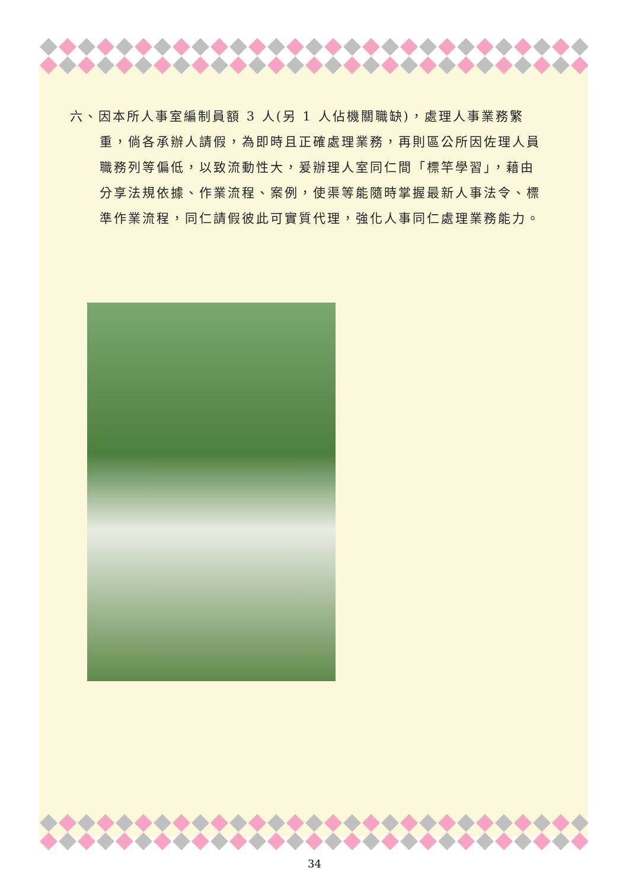六、因本所人事室編制員額 3 人(另 1 人佔機關職缺)，處理人事業務繁重，倘各承辦人請假，為即時且正確處理業務，再則區公所因佐理人員職務列等偏低，以致流動性大，爰辦理人室同仁間「標竿學習」，藉由分享法規依據、作業流程、案例，使渠等能隨時掌握最新人事法令、標準作業流程，同仁請假彼此可實質代理，強化人事同仁處理業務能力。
34